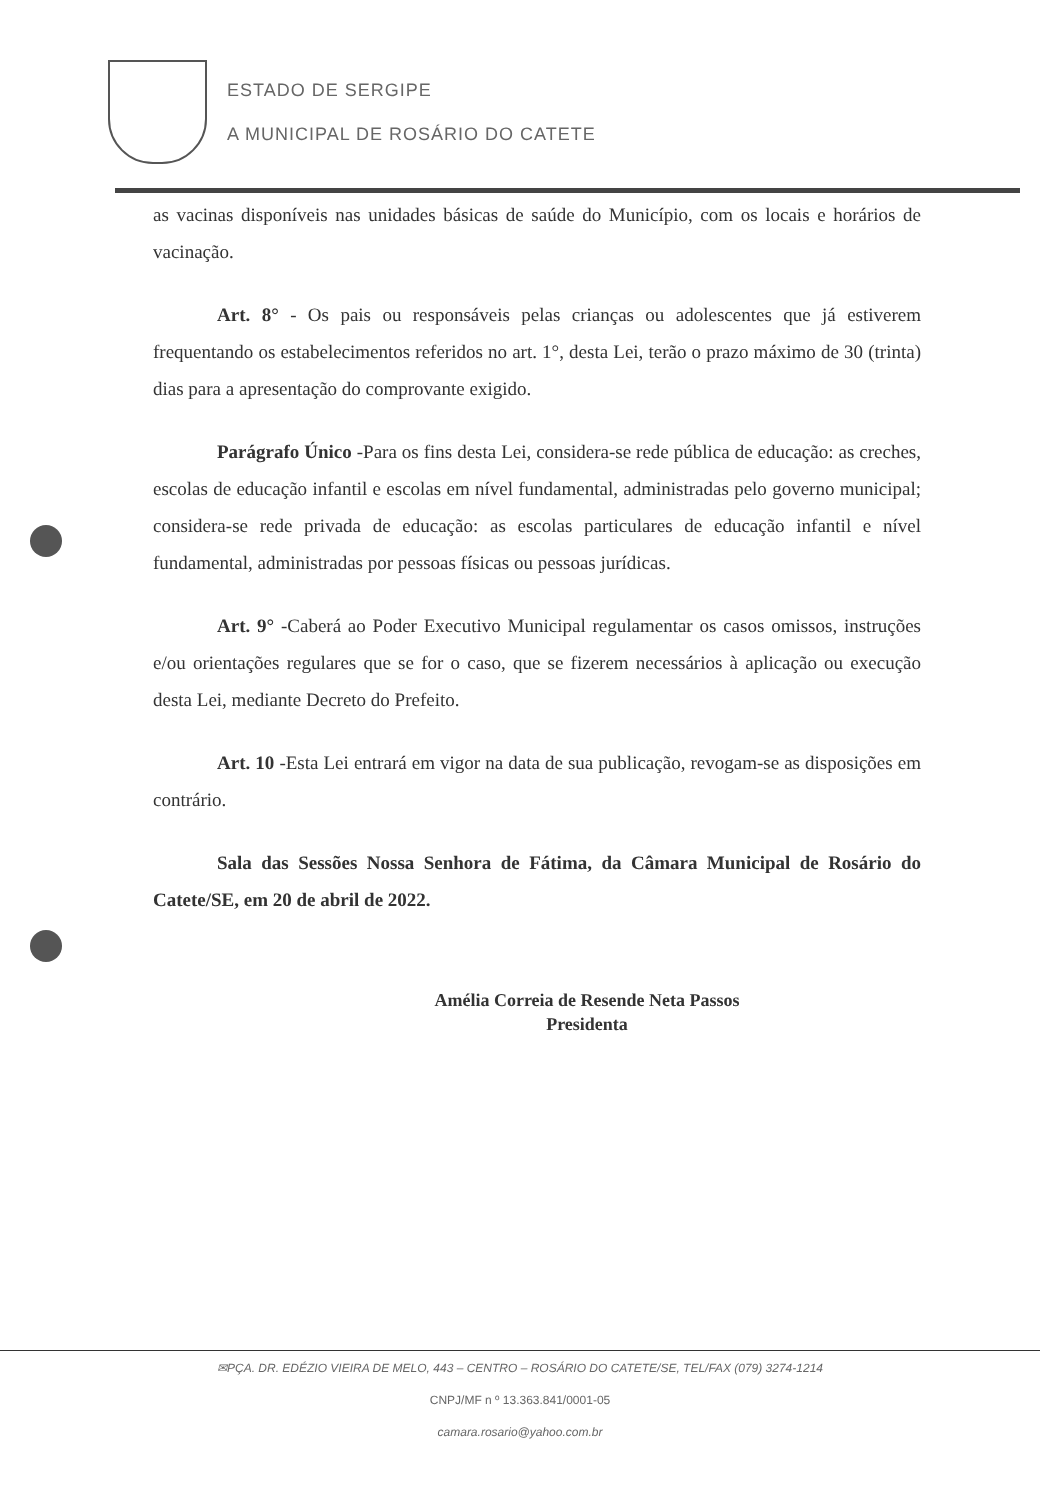ESTADO DE SERGIPE
A MUNICIPAL DE ROSÁRIO DO CATETE
as vacinas disponíveis nas unidades básicas de saúde do Município, com os locais e horários de vacinação.
Art. 8° - Os pais ou responsáveis pelas crianças ou adolescentes que já estiverem frequentando os estabelecimentos referidos no art. 1°, desta Lei, terão o prazo máximo de 30 (trinta) dias para a apresentação do comprovante exigido.
Parágrafo Único -Para os fins desta Lei, considera-se rede pública de educação: as creches, escolas de educação infantil e escolas em nível fundamental, administradas pelo governo municipal; considera-se rede privada de educação: as escolas particulares de educação infantil e nível fundamental, administradas por pessoas físicas ou pessoas jurídicas.
Art. 9° -Caberá ao Poder Executivo Municipal regulamentar os casos omissos, instruções e/ou orientações regulares que se for o caso, que se fizerem necessários à aplicação ou execução desta Lei, mediante Decreto do Prefeito.
Art. 10 -Esta Lei entrará em vigor na data de sua publicação, revogam-se as disposições em contrário.
Sala das Sessões Nossa Senhora de Fátima, da Câmara Municipal de Rosário do Catete/SE, em 20 de abril de 2022.
Amélia Correia de Resende Neta Passos
Presidenta
✉PÇA. DR. EDÉZIO VIEIRA DE MELO, 443 – CENTRO – ROSÁRIO DO CATETE/SE, TEL/FAX (079) 3274-1214
CNPJ/MF n º 13.363.841/0001-05
camara.rosario@yahoo.com.br